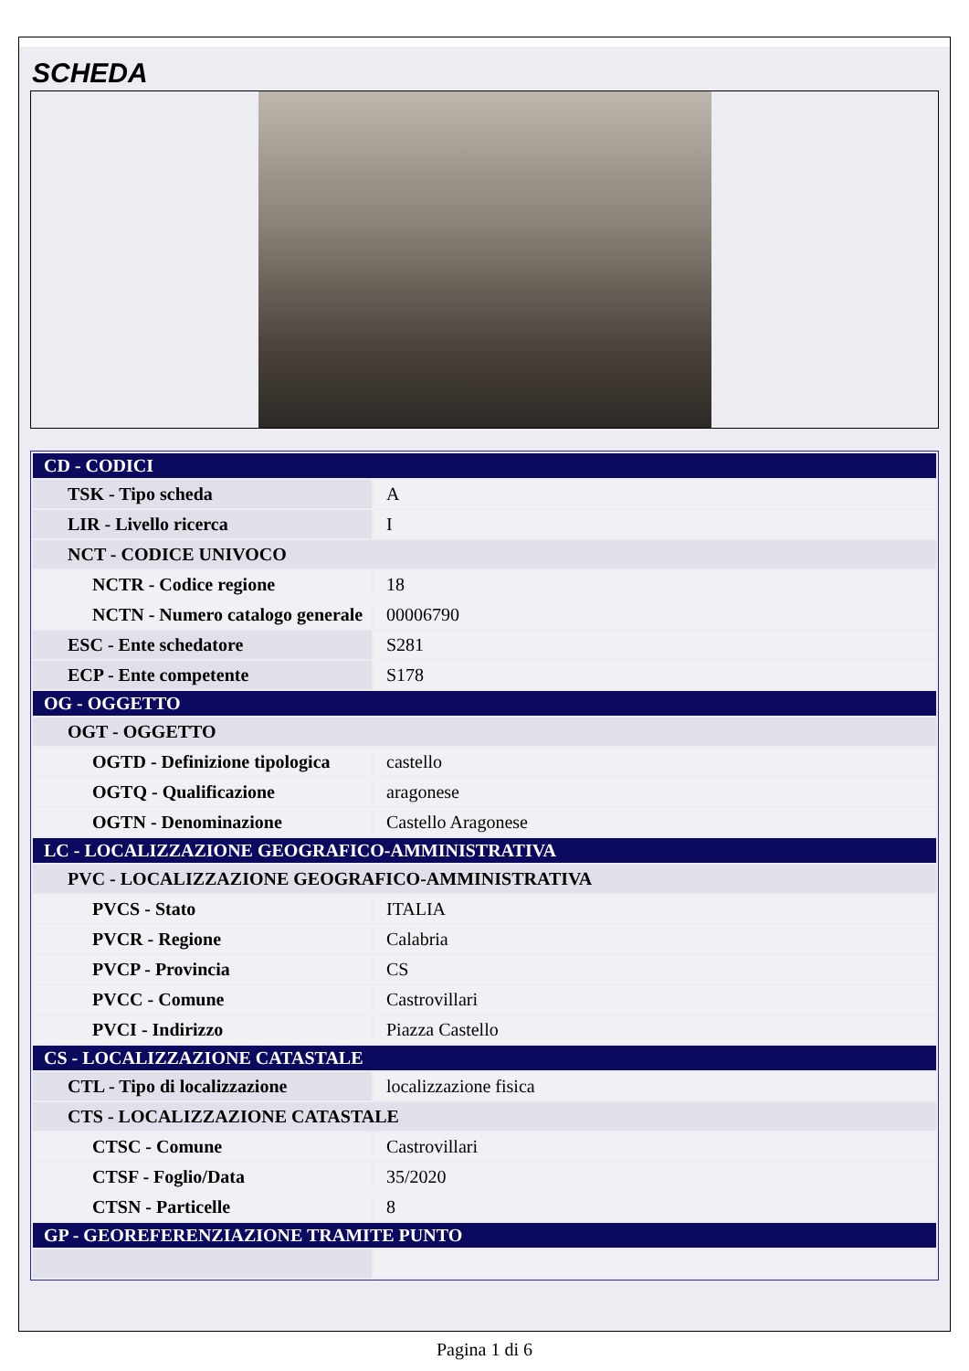SCHEDA
| CD - CODICI | |
| TSK - Tipo scheda | A |
| LIR - Livello ricerca | I |
| NCT - CODICE UNIVOCO | |
| NCTR - Codice regione | 18 |
| NCTN - Numero catalogo generale | 00006790 |
| ESC - Ente schedatore | S281 |
| ECP - Ente competente | S178 |
| OG - OGGETTO | |
| OGT - OGGETTO | |
| OGTD - Definizione tipologica | castello |
| OGTQ - Qualificazione | aragonese |
| OGTN - Denominazione | Castello Aragonese |
| LC - LOCALIZZAZIONE GEOGRAFICO-AMMINISTRATIVA | |
| PVC - LOCALIZZAZIONE GEOGRAFICO-AMMINISTRATIVA | |
| PVCS - Stato | ITALIA |
| PVCR - Regione | Calabria |
| PVCP - Provincia | CS |
| PVCC - Comune | Castrovillari |
| PVCI - Indirizzo | Piazza Castello |
| CS - LOCALIZZAZIONE CATASTALE | |
| CTL - Tipo di localizzazione | localizzazione fisica |
| CTS - LOCALIZZAZIONE CATASTALE | |
| CTSC - Comune | Castrovillari |
| CTSF - Foglio/Data | 35/2020 |
| CTSN - Particelle | 8 |
| GP - GEOREFERENZIAZIONE TRAMITE PUNTO | |
Pagina 1 di 6